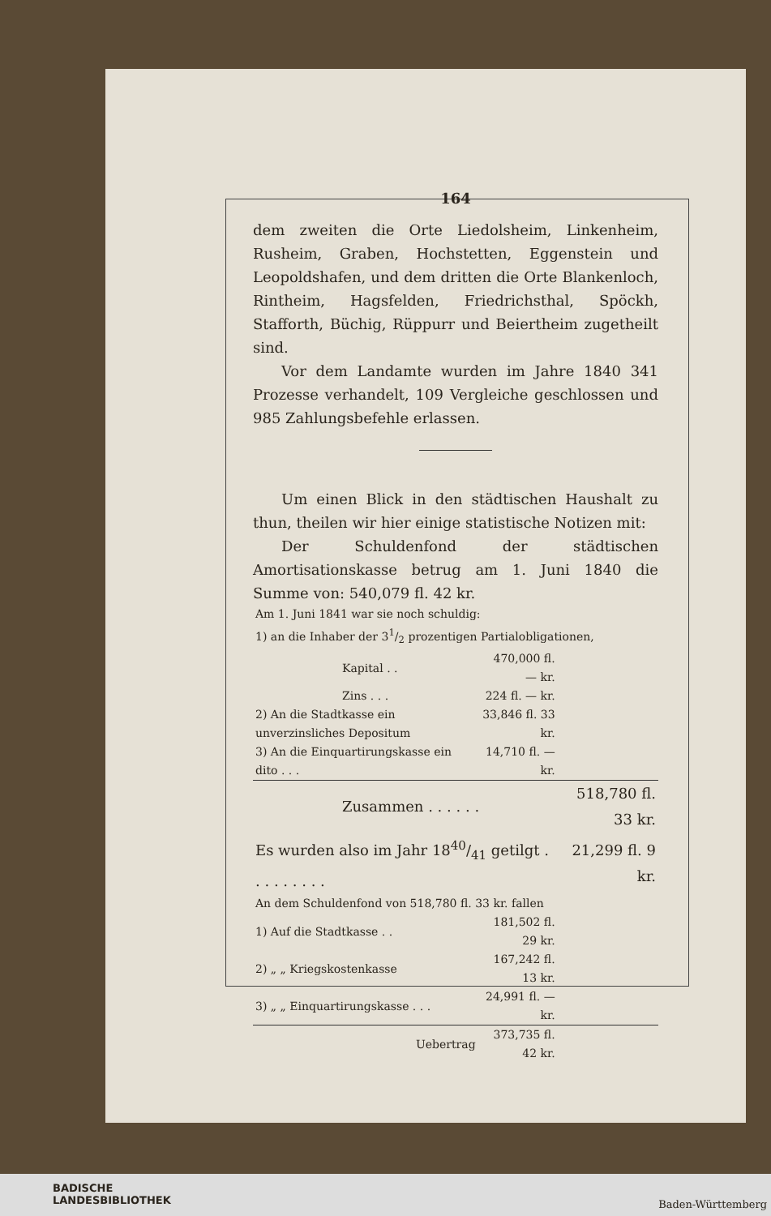164
dem zweiten die Orte Liedolsheim, Linkenheim, Rusheim, Graben, Hochstetten, Eggenstein und Leopoldshafen, und dem dritten die Orte Blankenloch, Rintheim, Hagsfelden, Friedrichsthal, Spöckh, Stafforth, Büchig, Rüppurr und Beiertheim zugetheilt sind.
Vor dem Landamte wurden im Jahre 1840 341 Prozesse verhandelt, 109 Vergleiche geschlossen und 985 Zahlungsbefehle erlassen.
Um einen Blick in den städtischen Haushalt zu thun, theilen wir hier einige statistische Notizen mit:
Der Schuldenfond der städtischen Amortisationskasse betrug am 1. Juni 1840 die Summe von: 540,079 fl. 42 kr.
| Am 1. Juni 1841 war sie noch schuldig: | | |
| 1) an die Inhaber der 31/2 prozentigen Partialobligationen, | | |
| Kapital . . | 470,000 fl. — kr. | |
| Zins . . . | 224 fl. — kr. | |
| 2) An die Stadtkasse ein unverzinsliches Depositum | 33,846 fl. 33 kr. | |
| 3) An die Einquartirungskasse ein dito . . . | 14,710 fl. — kr. | |
| Zusammen . . . . . . | | 518,780 fl. 33 kr. |
| Es wurden also im Jahr 1840/41 getilgt . . . . . . . . . | | 21,299 fl. 9 kr. |
| An dem Schuldenfond von 518,780 fl. 33 kr. fallen | | |
| 1) Auf die Stadtkasse . . | 181,502 fl. 29 kr. | |
| 2) „ „ Kriegskostenkasse | 167,242 fl. 13 kr. | |
| 3) „ „ Einquartirungskasse . . . | 24,991 fl. — kr. | |
| Uebertrag | 373,735 fl. 42 kr. | |
BADISCHE
LANDESBIBLIOTHEK
Baden-Württemberg